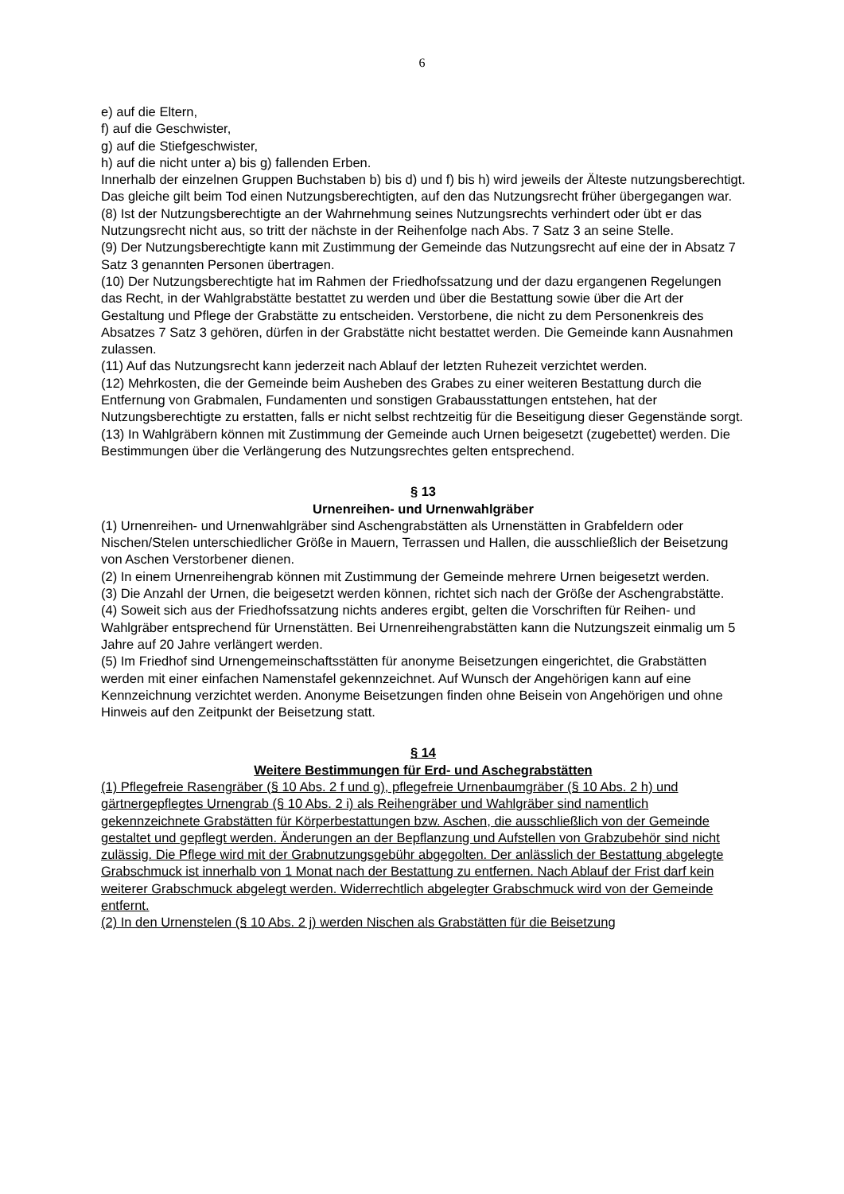6
e) auf die Eltern,
f) auf die Geschwister,
g) auf die Stiefgeschwister,
h) auf die nicht unter a) bis g) fallenden Erben.
Innerhalb der einzelnen Gruppen Buchstaben b) bis d) und f) bis h) wird jeweils der Älteste nutzungsberechtigt. Das gleiche gilt beim Tod einen Nutzungsberechtigten, auf den das Nutzungsrecht früher übergegangen war.
(8) Ist der Nutzungsberechtigte an der Wahrnehmung seines Nutzungsrechts verhindert oder übt er das Nutzungsrecht nicht aus, so tritt der nächste in der Reihenfolge nach Abs. 7 Satz 3 an seine Stelle.
(9) Der Nutzungsberechtigte kann mit Zustimmung der Gemeinde das Nutzungsrecht auf eine der in Absatz 7 Satz 3 genannten Personen übertragen.
(10) Der Nutzungsberechtigte hat im Rahmen der Friedhofssatzung und der dazu ergangenen Regelungen das Recht, in der Wahlgrabstätte bestattet zu werden und über die Bestattung sowie über die Art der Gestaltung und Pflege der Grabstätte zu entscheiden. Verstorbene, die nicht zu dem Personenkreis des Absatzes 7 Satz 3 gehören, dürfen in der Grabstätte nicht bestattet werden. Die Gemeinde kann Ausnahmen zulassen.
(11) Auf das Nutzungsrecht kann jederzeit nach Ablauf der letzten Ruhezeit verzichtet werden.
(12) Mehrkosten, die der Gemeinde beim Ausheben des Grabes zu einer weiteren Bestattung durch die Entfernung von Grabmalen, Fundamenten und sonstigen Grabausstattungen entstehen, hat der Nutzungsberechtigte zu erstatten, falls er nicht selbst rechtzeitig für die Beseitigung dieser Gegenstände sorgt.
(13) In Wahlgräbern können mit Zustimmung der Gemeinde auch Urnen beigesetzt (zugebettet) werden. Die Bestimmungen über die Verlängerung des Nutzungsrechtes gelten entsprechend.
§ 13
Urnenreihen- und Urnenwahlgräber
(1) Urnenreihen- und Urnenwahlgräber sind Aschengrabstätten als Urnenstätten in Grabfeldern oder Nischen/Stelen unterschiedlicher Größe in Mauern, Terrassen und Hallen, die ausschließlich der Beisetzung von Aschen Verstorbener dienen.
(2) In einem Urnenreihengrab können mit Zustimmung der Gemeinde mehrere Urnen beigesetzt werden.
(3) Die Anzahl der Urnen, die beigesetzt werden können, richtet sich nach der Größe der Aschengrabstätte.
(4) Soweit sich aus der Friedhofssatzung nichts anderes ergibt, gelten die Vorschriften für Reihen- und Wahlgräber entsprechend für Urnenstätten. Bei Urnenreihengrabstätten kann die Nutzungszeit einmalig um 5 Jahre auf 20 Jahre verlängert werden.
(5) Im Friedhof sind Urnengemeinschaftsstätten für anonyme Beisetzungen eingerichtet, die Grabstätten werden mit einer einfachen Namenstafel gekennzeichnet. Auf Wunsch der Angehörigen kann auf eine Kennzeichnung verzichtet werden. Anonyme Beisetzungen finden ohne Beisein von Angehörigen und ohne Hinweis auf den Zeitpunkt der Beisetzung statt.
§ 14
Weitere Bestimmungen für Erd- und Aschegrabstätten
(1) Pflegefreie Rasengräber (§ 10 Abs. 2 f und g), pflegefreie Urnenbaumgräber (§ 10 Abs. 2 h) und gärtnergepflegtes Urnengrab (§ 10 Abs. 2 i) als Reihengräber und Wahlgräber sind namentlich gekennzeichnete Grabstätten für Körperbestattungen bzw. Aschen, die ausschließlich von der Gemeinde gestaltet und gepflegt werden. Änderungen an der Bepflanzung und Aufstellen von Grabzubehör sind nicht zulässig. Die Pflege wird mit der Grabnutzungsgebühr abgegolten. Der anlässlich der Bestattung abgelegte Grabschmuck ist innerhalb von 1 Monat nach der Bestattung zu entfernen. Nach Ablauf der Frist darf kein weiterer Grabschmuck abgelegt werden. Widerrechtlich abgelegter Grabschmuck wird von der Gemeinde entfernt.
(2) In den Urnenstelen (§ 10 Abs. 2 j) werden Nischen als Grabstätten für die Beisetzung